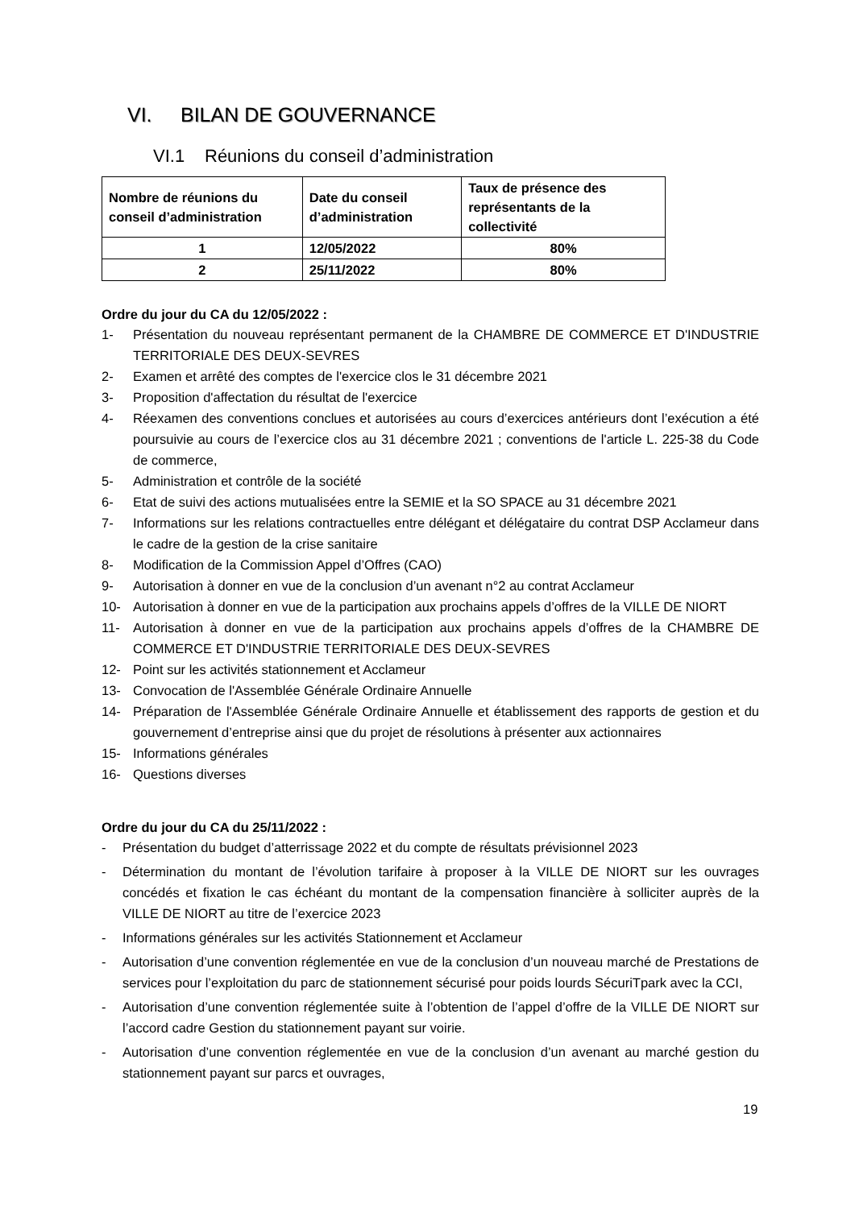VI. BILAN DE GOUVERNANCE
VI.1 Réunions du conseil d’administration
| Nombre de réunions du conseil d’administration | Date du conseil d’administration | Taux de présence des représentants de la collectivité |
| --- | --- | --- |
| 1 | 12/05/2022 | 80% |
| 2 | 25/11/2022 | 80% |
Ordre du jour du CA du 12/05/2022 :
1- Présentation du nouveau représentant permanent de la CHAMBRE DE COMMERCE ET D'INDUSTRIE TERRITORIALE DES DEUX-SEVRES
2- Examen et arrêté des comptes de l'exercice clos le 31 décembre 2021
3- Proposition d'affectation du résultat de l'exercice
4- Réexamen des conventions conclues et autorisées au cours d’exercices antérieurs dont l’exécution a été poursuivie au cours de l’exercice clos au 31 décembre 2021 ; conventions de l'article L. 225-38 du Code de commerce,
5- Administration et contrôle de la société
6- Etat de suivi des actions mutualisées entre la SEMIE et la SO SPACE au 31 décembre 2021
7- Informations sur les relations contractuelles entre délégant et délégataire du contrat DSP Acclameur dans le cadre de la gestion de la crise sanitaire
8- Modification de la Commission Appel d’Offres (CAO)
9- Autorisation à donner en vue de la conclusion d’un avenant n°2 au contrat Acclameur
10- Autorisation à donner en vue de la participation aux prochains appels d’offres de la VILLE DE NIORT
11- Autorisation à donner en vue de la participation aux prochains appels d’offres de la CHAMBRE DE COMMERCE ET D'INDUSTRIE TERRITORIALE DES DEUX-SEVRES
12- Point sur les activités stationnement et Acclameur
13- Convocation de l'Assemblée Générale Ordinaire Annuelle
14- Préparation de l'Assemblée Générale Ordinaire Annuelle et établissement des rapports de gestion et du gouvernement d’entreprise ainsi que du projet de résolutions à présenter aux actionnaires
15- Informations générales
16- Questions diverses
Ordre du jour du CA du 25/11/2022 :
- Présentation du budget d’atterrissage 2022 et du compte de résultats prévisionnel 2023
- Détermination du montant de l’évolution tarifaire à proposer à la VILLE DE NIORT sur les ouvrages concédés et fixation le cas échéant du montant de la compensation financière à solliciter auprès de la VILLE DE NIORT au titre de l’exercice 2023
- Informations générales sur les activités Stationnement et Acclameur
- Autorisation d’une convention réglementée en vue de la conclusion d’un nouveau marché de Prestations de services pour l’exploitation du parc de stationnement sécurisé pour poids lourds SécuriTpark avec la CCI,
- Autorisation d’une convention réglementée suite à l’obtention de l’appel d’offre de la VILLE DE NIORT sur l’accord cadre Gestion du stationnement payant sur voirie.
- Autorisation d’une convention réglementée en vue de la conclusion d’un avenant au marché gestion du stationnement payant sur parcs et ouvrages,
19